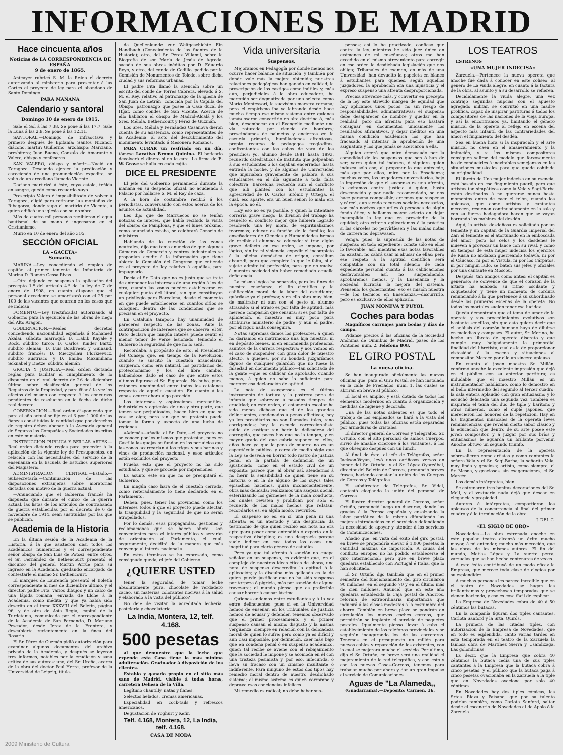INFORMACIONES DE MADRID
Hace cincuenta años
Noticias de LA CORRESPONDENCIA DE ESPAÑA
9 de enero de 1865.
Anteayer rubricó S. M. la Reina el decreto autorizando al ministerio para presentar á las Cortes el proyecto de ley para el abandono de Santo Domingo.
PARA MAÑANA
Calendario y santoral
Domingo 10 de enero de 1915.
Sale el Sol á las 7,38. Se pone á las 17,7. Sale la Luna á las 2,9. Se pone á las 12,11.
SANTORAL.—Domingo de infraoctava y primero después de Epifanía; Santos Nicanor, diácono, mártir; Guillermo, arzobispo; Marciano, presbítero; Juan Bueno, Gonzalo de Amarante y Valero, obispo y confesores.
SAN VALERO, obispo y mártir.—Nació en Zaragoza. Deseando ejercer la predicación y careciendo de una pronunciación expedita, se valió de un arcediano llamado Vicente.
Daciano martirizó á éste, cuya estola, teñida en sangre, quedó como recuerdo suyo.
Proscripto Valero é imposibilitado de volver á Zaragoza, eligió para retirarse las montañas de Ribagorza, donde supo el martirio de Vicente, á quien edificó una iglesia con su nombre.
Más de cuatro mil personas recibieron el agua bautismal de su mano é ingresaron en el Cristianismo.
Murió en 10 de enero del año 305.
SECCIÓN OFICIAL
LA «GACETA»
Sumario.
MARINA.—Ley concediendo el empleo de capitán al primer teniente de Infantería de Marina D. Ramón Gessa Rivas.
—Otra dejando en suspenso la aplicación del precepto 1.º del artículo 4.º de la ley de 7 de enero de 1908, en cuanto dispone que el personal excedente se amortizará con el 25 por 100 de las vacantes que ocurran en los casos que se indican.
FOMENTO.—Ley (rectificada) autorizando al Gobierno para la ejecución de las obras de riego del Alto Aragón.
GOBERNACION.—Reales decretos concediendo nacionalidad española á Mohamed Akalai, súbdito marroquí; D. Habib Kayale y Rock, súbdito turco; D. Carlos Kinder Bartz, súbdito alemán; D. Luis Boisliveau y Guinand, súbdito francés; D. Mieczyslau Florkiewicz, súbdito austriaco, y D. Emilio Maximiliano Scknabel y Dietze, súbdito alemán.
GRACIA Y JUSTICIA.—Real orden dictando reglas para facilitar el cumplimiento de lo dispuesto en el real decreto de 26 de diciembre último sobre clasificación general de los Registros de la Propiedad, y para fijar á la vez los efectos del mismo con respecto á los concursos pendientes de resolución en la fecha de dicho real decreto.
GOBERNACION.—Real orden disponiendo que para el año actual se fije en el 3 por 1.000 de las fianzas constituídas la cantidad que por derechos de registro deben abonar á la Asesoría general de Seguros las Compañías y Sociedades inscritas en este ministerio.
INSTRUCCION PUBLICA Y BELLAS ARTES.—Real orden dictando reglas para proceder á la aplicación de la vigente ley de Presupuestos, en relación con las necesidades del servicio de la enseñanza en la Escuela de Estudios Superiores del Magisterio.
ADMINISTRACION CENTRAL.—Estado.—Subsecretaría.—Continuación de las disposiciones extranjeras sobre moratorias dictadas con motivo de la guerra actual.
—Anunciando que el Gobierno francés ha dispuesto que durante el curso de la guerra actual, las listas de los artículos de contrabando de guerra establecidas por el decreto de 6 de noviembre de 1914, sean sustituídas por las que se publican.
Academia de la Historia
En la última sesión de la Academia de la Historia, á la que asistieron casi todos los académicos numerarios y el correspondiente señor obispo de San Luis de Potosí, entre otros, el Sr. Fernández de Béthencourt presentó el discurso del general Martín Arrúe para su ingreso en la Academia, quedando encargado de contestarle el mismo Sr. Béthencourt.
El marqués de Laurencín presentó el Boletín correspondiente al mes de diciembre último, y el director, padre Fita, varios dibujos y un calco de una lápida romana, enviada de Elche á la Academia, como inédita, y que ya había sido descrita en el tomo XXXVIII del Boletín, página 96, y de otra de Asta Regia, capital de la Turdetania, comunicada por el correspondiente de la Academia de San Fernando, D. Mariano Pescador, desde Jerez de la Frontera, y descubierta recientemente en la finca del Rosario.
El Sr. Pérez de Guzmán pidió autorización para examinar algunos documentos del archivo privado de la Academia, y después se leyeron tres informes, notables por la erudición y sana crítica de sus autores: uno, del Sr. Ureña, acerca de la obra del doctor Paul Herre, profesor de la Universidad de Leipzig, titula-
da Quellenkunde zur Weltgeschichte Ein Handbuch (Conocimiento de las fuentes de la Historia); otro, del Sr. Pérez Villamil, sobre la Biografía de sor María de Jesús de Agreda, sacada de sus obras inéditas por D. Eduardo Royo, y otro, del conde de Cedillo, pedido por la Comisión de Monumentos de Toledo, sobre dicha ciudad y sus reformas urbanas.
El padre Fita llamó la atención sobre un escrito del conde de Torres Cabrera, elevado á S. M. el Rey, relativo al patronazgo de la iglesia de San Juan de Letrán, conocida por la Capilla del Obispo, patronazgo que posee la Casa ducal de Híjar, como condes de San Vicente. Acerca de ello hablaron el obispo de Madrid-Alcalá y los Sres. Mélida, Béthencourt y Pérez de Guzmán.
Los Sres. Mélida y Fernández Casanova dieron cuenta de su asistencia, como representantes de la Academia, al acto del descubrimiento del monumento levantado á Mesonero Romanos.
PARA CURAR un resfriado en un día, tómese Laxativo Bromo Quinina. El boticario devolverá el dinero si no le cura. La firma de E. W. Grove se halla en cada cajita.
DICE EL PRESIDENTE
El jefe del Gobierno permaneció durante la mañana en su despacho oficial, no acudiendo á Palacio por hallarse S. M. el Rey de caza.
A la hora de costumbre recibió á los periodistas, conversando con éstos acerca de los asuntos de actualidad.
Les dijo que de Marruecos no se tenían noticias de interés, que había recibido la visita del obispo de Pamplona, y que el lunes próximo, como anunciado estaba, se celebrará Consejo de ministros.
Hablando de la cuestión de las zonas neutrales, dijo que tenía anuncios de que algunas Cámaras de Comercio y centros industriales se proponían acudir á la información que tiene abierta la Comisión del Congreso que entiende en el proyecto de ley relativo á aquéllas, para impugnarlo.
Decía el Sr. Dato que no es justo que se trate de anteponer los intereses de una región á los de otra, cuando las zonas pueden establecerse en cualquier punto del litoral, sin que constituyan un privilegio para Barcelona, desde el momento en que puede establecerse en cuantos sitios se coloquen, dentro de las condiciones que se precisan en el proyecto.
En Cataluña tampoco hay unanimidad de pareceres respecto de las zonas. Ante la contraposición de intereses que se observa, el Sr. Dato declara que ningún interés puede sentir el menor temor de verse lesionado, teniendo el Gobierno la seguridad de que no lo será.
Recordaba, á propósito de esto, el Presidente del Consejo que, en tiempo de la Revolución, cuando se suscitó la cuestión arancelaria, surgieron, como era natural, los partidarios del proteccionismo y los del libre cambio, habiéndose dado el caso de que entre estos últimos figurase el Sr. Figuerola. No hubo, pues, entonces unanimidad entre todos los catalanes respecto de aquella cuestión. En cuanto á las zonas, ocurre ahora algo parecido.
Los intereses y aspiraciones mercantiles, industriales y agrícolas de una y otra parte, que temen ser perjudicados, hacen bien en que su voz se oiga; pero sin que su protesta pueda tomar la forma y aspecto de una lucha de regiones.
«Además—añadía el Sr. Dato,—el proyecto no se conoce por los mismos que protestan, pues en Castilla las quejas se fundan en los perjuicios que las zonas acarrearían á los trigos y sus harinas y vinos de producción nacional, y esos artículos están excluídos del proyecto.
Prueba esto que el proyecto no ha sido estudiado, y que se procede por impresiones.
Es asunto este en que no se precipitará el Gobierno.
En ningún caso hará de él cuestión cerrada, como reiteradamente lo tiene declarado en el Parlamento.
Deben, pues, tener las provincias, como los intereses todos á que el proyecto puede afectar, la tranquilidad y la seguridad de que no serán atropellados.
Por lo demás, esas propagandas, gestiones y reclamaciones que se hacen ahora, son convenientes para el interés público y servirán de orientación al Parlamento, el cual, seguramente, decidirá de la manera que más convenga al interés nacional.»
En estos términos se ha expresado, como consignado queda, el jefe del Gobierno.
¿QUIERE USTED
tener la seguridad de tomar leche absolutamente pura, chocolate de verdadero cacao, sin materias colorantes nocivas á la salud y elaborado á la vista del público?
No deje de visitar la acreditada lechería, pastelería y chocolatería
La India, Montera, 12, telf. 4.168.
500 pesetas
al que demuestre que la leche que expende esta Casa tiene la más mínima adulteración. Graduador á disposición de los clientes.
Establo y ganado propio en el sitio más sano de Madrid, visible á todas horas, carretera Dehesa de la Villa.
Legítimo chantilly, natas y flanes.
Selectos helados, cremas americanas.
Especialidad en cock-tails y refrescos americanos.
Degustación de Yoghurt y Kefir.
Telf. 4.168, Montera, 12, La India, telf. 4.168.
CASA DE MODA
Vida universitaria
Suspensos.
Mejoramos en Pedagogía por donde menos nos ocurre hacer balance de situación, y también por donde vale más la mejora obtenida; nuestras relaciones pedagógicas han ganado en calidad; la proscripción de los castigos como inútiles y, más aún, perjudiciales á la obra educadora, ha merecido ser dogmatizada por una selecta como María Montessori, la suavísima maestra romana; pero el empirismo iba ya labrando desde hace mucho tiempo ese mismo sistema entre quienes jamás osaron convertirlo en alta doctrina ó, más bien, desembocar en el Evangelio mediante una vía roturada por ciencia de hombres; prescindamos de palmetas y encierros en la escuela primaria, humillaciones afrentosas, propio recurso de pedagogos trogloditas, confrontantes con los cabos de vara de los presidios; yo, alumno desde 1881 hasta 1893, recuerdo catedráticos de Instituto que golpeaban á sus estudiantes ó los dejaban encerrados hasta entrada la noche, y de algunos de Universidad que injuriaban gravemente de palabra á sus estudiantes en el día siguiente á toda falta colectiva; Barcelona recuerda aún el conflicto que allí planteó con los estudiantes la agresividad de D. Carlos Sitóniz y Ortega, el cual, eso aparte, era un buen señor; lo malo era la época, no él.
Hoy eso no es ya posible, y quien lo intentase correría grave riesgo; la división del trabajo ha resuelto el conflicto mejor que hubiera logrado resolverlo una ley moral de espiritualísimos teoremas; educar es función de la familia; los enseñadores de Ciencias y Humanidades hemos de recibir al alumno ya educado; si trae algún grave defecto en ese orden, se impone, por lógica, sin ira ni violencia, expedir el incompleto á la oficina doméstica de origen, consilium abeundi, para que complete lo que le falta, si el sujeto admite tal perfección; para que no vuelva á nuestra sociedad sin haber remediado aquella deficiencia.
La misma lógica ha separado, para los fines de nuestra enseñanza, el fin científico y la calificación moral de la labor del estudiante; guárdase ya el profesor, y en ello obra muy bien, de maltratar ni aun con el gesto al alumno atrasado; si el atraso es por falta de aptitud, más merece compasión que censura; si es por falta de aplicación, el maestro es muy poco para atribuirse ministerio de padre; y aun el padre, por el rigor, nada conseguirá.
Notas supremas damos los profesores, á quien no daríamos en matrimonio una hija nuestra, ni en depósito bienes, ni en encomienda profesional asuntos de la carrera respectiva; y nos vemos en el caso de suspender, con gran dolor de nuestro afecto, á quienes, por su bondad, juzgaríamos dignos de cualquier galardón que no fuese la falsedad en documento público—tan solicitada de la gente,—que es calificar de aprobado, cuando menos, á quien no sabe lo suficiente para merecer esa declaración de aptitud.
La nota de «suspenso» es el último instrumento de tortura y la postrera pena de infamia que sobrevive á pasados tiempos de crueldad; en este orden, el estamento escolar ha sido menos dichoso que el de los grandes delincuentes, condenados á penas aflictivas; hoy ya los presidiarios no son llamados tales, sino corrigendos; hoy la escuela correccionalista cuida de castigar sin herir la delicadeza del corregido, que pocos hay que no la tengan, y en mayor grado del que cabría suponer en ellos; años hace ya que la pena de muerte no es un espectáculo público, y cerca de medio siglo que la Ley se desvela en borrar todo rastro de justicia penal en la partida de defunción de un ajusticiado, como en el estado civil de un expósito; parece que, al obrar así, atendemos á no herir la sensibilidad de quien tiene en su historia ó en la de alguno de los suyos tales episodios; hacemos, quizá inconscientemente, obra más delicada; realizamos una asepsia social, esterilizando los gérmenes de la mala conducta, los cuales revisten y prolifican por sólo el recuerdo de los malos hechos que relatan; recordarlos es, en algún modo, revivirlos.
El suspenso no es, en sí, una pena ni una afrenta; es un atestado y una desgracia; da testimonio de que quien recibió esa nota no era apto para pasar como entendido ó experto en la respectiva disciplina; es una desgracia porque suele indicar en casi todos los casos una ineptitud para cierto género de estudios.
Pero ya que tal afrenta ó sanción no quepa señalar en un suspenso, es evidente que, en el complejo de nuestras ideas éticas de ahora, una nota de suspenso desacredita la aptitud ó la aplicación; y la disculpa más galleada es la de quien puede justificar que no ha sido suspenso por torpeza ó pigricia, más por sanción de alguna travesura; el mundo piensa que es preferible causar horror á causar lástima.
Quienes andamos entre estudiantes y á la vez entre delincuentes, pues si en la Universidad hemos de enseñar, en los Tribunales de Justicia hemos de acusar y defender, tenemos observado que el primer procesamiento y el primer suspenso causan el mismo disgusto y la misma vergüenza, siempre en relación con la delicadeza moral de quien lo sufre; pero como ya es difícil y aun casi imposible, por definición, caer más bajo que en condena penal ó en suspenso académico, quien tal recibe se aviene con el rebajamiento que la sociedad le impone y se acomoda en él con una tristeza pesimista y, por eso, infecunda, ó lleva su fracaso con un cinismo insultante ó indiferente. Para ninguno de estos dos tipos hay remedio moral dentro de nuestro desdichado sistema; el mismo sistema es quien corrompe y deprava esas conciencias infelices.
Mi remedio es radical; no debe haber sus-
pensos; así lo he practicado, confieso que contra la ley, mientras he sido juez único en exámenes de mi enseñanza; otros me han excedido en el mismo atrevimiento para corregir en ese orden la desdichada legislación que nos obliga; Tribunales de examen, en más de una Universidad, han devuelto la papeleta en blanco á estudiantes para quienes, según aquellos juzgadores, la aprobación era una injusticia y el expreso suspenso una afrenta desproporcionada.
Precisa atreverse más, y convertir en precepto de la ley este atrevido margen de equidad que hoy aplicamos unos pocos, no sin riesgo de responsabilidades administrativas; el suspenso debe desaparecer de nombre y quedar en la realidad, pero sin afrenta; para eso bastará consignar en documentos únicamente los resultados afirmativos, y dejar inéditos en una misma condición académica los que han fracasado al intentar la aprobación de una asignatura y los que jamás se acercaron á ella.
Alguien creerá que miro demasiado por la comodidad de los suspensos que son ó han de ser; yerra quien tal induzca, ó siquiera quien induzca sólo eso; al proponer lo que antecede, más que por ellos, miro por la Enseñanza; muchas veces, los juzgadores universitarios, bajo la impresión de que el suspenso es una afrenta, lo evitamos contra justicia á quien, hasta desconocido y por nadie recomendado, se nos hace persona compasible; creemos que suspenso y cárcel, aun siendo recursos sociales necesarios, son más nocivos que útiles á personas de algún fondo ético; y hallamos mayor acierto en dejar incumplida la ley que en prescindir de la equidad; otro criterio aplicaríamos á la práctica si las cárceles no pervirtiesen y las malas notas de carrera no depravasen.
Venga, pues, la supresión de las notas de suspenso en todo expediente; conste sólo en ellos lo favorable; así, mientras esas notas favorables no existan, no cabrá usar ni abusar de ellas; pero ese respeto á la aptitud científica será compatible con un total silencio de cada expediente personal cuanto á las calificaciones desfavorables; así, no suspendiendo, aprobaremos menos, y la Enseñanza y la sociedad lucrarán la mejora del sistema. Piénsenlo los gobernantes; eso es misión nuestra—de los técnicos en Enseñanza,—discurrirlo, pero es exclusivo de ellos aplicarlo.
JUAN MONEVA Y PUYOL
Coches para bodas
Magníficos carruajes para bodas y días de campo.
Pídanse precios á las oficinas de la Sociedad Anónima de Omnibus de Madrid, paseo de los Pontones, núm. 2. Teléfono 808.
EL GIRO POSTAL
La nueva oficina.
Se han inaugurado oficialmente las nuevas oficinas que, para el Giro Postal, se han instalado en la calle de Preciados, núm. 1, las cuales se abrirán en breve al público.
El local es amplio, y está dotado de todos los elementos modernos en cuanto á organización y medidas de higiene y decorado.
Una de las notas salientes es que todo el trabajo de los empleados se hará á la vista del público, pues todas las oficinas están separadas por armaduras de cristales.
El director general de Correos y Telégrafos, Sr. Ortuño, con el alto personal de ambos Cuerpos, sirvió de amable cicerone á los visitantes, á los que obsequió después con un lunch.
Al final de éste, el jefe de Telégrafos, señor Jackson-Veyán, leyó unos cariñosos versos en honor del Sr. Ortuño, y el Sr. López Oyarzábal, director del Boletín de Correos, pronunció breves frases, haciendo constar la unión de los Cuerpos de Correos y Telégrafos.
El subdirector de Telégrafos, Sr. Vidal, contestó elogiando la unión del personal de Correos.
El ilustre director general de Correos, señor Ortuño, pronunció luego un discurso, dando las gracias á la Prensa española y ensalzando la labor patriótica de la misma difundiendo las mejoras introducidas en el servicio y defendiendo la necesidad de apoyar y atender á los servicios de Comunicaciones.
Añadió que, en vista del éxito del giro postal, en breve se propondría elevar á 1.000 pesetas la cantidad máxima de imposición. A causa del conflicto europeo no ha podido establecerse el giro internacional; pero que en breve plazo quedaría establecido con Portugal é Italia, que lo han solicitado.
El Sr. Ortuño dijo también que en el primer semestre del funcionamiento del giro circularon 90 millones, en el segundo 70 y en el último más de cien millones. Anunció que en este año quedaría establecida la Caja postal de Ahorros, reforma de extraordinaria importancia que inducirá á las clases modestas á la costumbre del ahorro. También en breve plazo se pondrán en circulación los nuevos coches correos, que permitirán se implante el servicio de paquetes postales. Igualmente piensa llevar á cabo el establecimiento de los teléfonos provinciales y se seguirán inaugurando los de las carreteras. Tenemos en el presupuesto un millón para nuevos cables y reparación de los existentes, con lo cual se mejorará mucho el servicio. Por último, dijo el Sr. Ortuño, en breve será una realidad el mejoramiento de la red telegráfica, y con esto y con las nuevas Casas-Correos, tenemos para trabajar mucho por ahora y dar un gran impulso al servicio de Comunicaciones.
Aguas de "La Alameda,,
(Guadarrama).—Depósito: Carmen, 36.
LOS TEATROS
ESTRENOS
«UNA MUJER INDECISA»
Zarzuela.—Pertenece la nueva opereta que anoche fué dada á conocer en este coliseo, al género de La viuda alegre, en cuanto á la factura de la obra, al asunto y á su desarrollo se refieren.
Decididamente la viuda alegre, una vez contrajo segundas nupcias con el apuesto agregado militar, se convirtió en una madre prolífica, capaz de inspirar partituras á todos los compositores de las naciones de la vieja Europa, y así la encontramos ya, limitando el género musical de la opereta al reflejo en escena del aspecto más infantil de las contrariedades del amor: el fingimiento del desdén.
Sea en buena hora si la inspiración y el arte musical no caen en el amaneramiento y la imitación, y si los mismos compositores consiguen salirse del modelo que forzosamente ha de conducirles á inevitables semejanzas en las situaciones musicales para que quede cohibida su originalidad.
El libreto de Una mujer indecisa en su esencia, está basado en ese fingimiento pueril; pero que artistas tan simpáticos como la Vela y Sagi-Barba están destinados á no quererse nunca hasta momentos antes de caer el telón, cuando los aplausos, que como artistas y cantantes merecen, resuenan continuadamente en la sala y con su fuerza hadagadora hacen que se vayan borrando los mohines del desdén.
Aquí, la artista desdeñosa es solicitada por un teniente y un capitán de la Guardia Imperial del Zar; el teniente es el atortunado en la emboscada del amor; pero los celos y los desdenes le mueven á provocar un lance con su rival, y como en tiempos de esta mujer indecisa los ejércitos de Rusia no andaban guerreando todavía, ni por el Cáucaso, ni por el Vístula, ni por los Cárpatos, ni por ningún lado, se baten sus jefes y oficiales por una cantante en Moscou.
Después, tan amigos como antes; el capitán es generoso; se convence de que el corazón de la artista ha acabado su ritmo oscilante y coqueteador, y tiene un momento de cordura renunciando á lo que pertenece á su subordinado desde las primeras escenas de la opereta. No todos los mortales suelen tener esa lucidez.
Queda demostrado que el tema de amor de la opereta y sus procedimientos evolutivos son bastante sencillos, sin que esto quiera decir que el análisis del corazón humano haya de diluirse en melodías y compases. El autor, Sr. Merino, ha hecho un libreto de opereta discreto y que cumple muy holgadamente la primordial finalidad del libretista, cual es la de proporcionar vistosidad á la escena y situaciones al compositor. Merece por ello un sincero aplauso.
En cuanto al joven maestro Sr. Millán, confirmó anoche la excelente impresión que dejó en el público con su anterior partitura; es indudable que el maestro Millán es un instrumentador habilísimo, como lo demostró en el bello intermedio del segundo al tercer cuadro; la sala entera aplaudió con gran entusiasmo y lo escuchó deleitada una segunda vez. También es inspirado el tema del dúo de tiple y barítono y otros números, como el cuplé japonés, que merecieron los honores de la repetición. Hay en los fragmentos musicales de la opereta leves reminiscencias que revelan cierto sabor clásico y la educación que dentro de su arte posee este joven compositor, y á juzgar por sus bríos y entusiasmos le aguarda un brillante porvenir. Anoche obtuvo un segundo triunfo.
En la representación de la opereta sobresalieron como artistas y como cantantes la señora Vela y el Sr. Sagi-Barba; la señorita Vela, muy linda y graciosa; artista, como siempre, el Sr. Mesna, y graciosos, sin exageraciones, el Sr. Marcén.
Los demás intérpretes, bien.
Se estrenaron tres bonitas decoraciones del Sr. Moll, y el vestuario nada dejó que desear en elegancia y propiedad.
Autores é intérpretes, compartieron los aplausos de la concurrencia al final del primer cuadro y á la terminación de la obra.
J. DEL C.
«EL SIGLO DE ORO»
Novedades.—La obra estrenada anoche en este popular teatro alcanzó un éxito mucho mayor, á mi entender, mucho más merecido, que las obras de los mismos autores. El fin del mundo, Matías López y La suerte perra, zarzuelas que se han hecho centenares de veces.
A este éxito contribuyó de un modo eficaz la Empresa, que merece toda clase de elogios por su esplendidez.
A muchas personas les parece increíble que en el teatro de Novedades se hagan las brillantísimas y provechosas temporadas que se vienen haciendo, y eso es cosa fácil de explicar.
La Empresa de Novedades cobra de 40 á 50 céntimos las butacas.
En la compañía figuran dos tiples cantantes, Carlota Sanford y la Srta. Quirós.
La primera de las citadas tiples, con autorización de la Empresa de Novedades, que en todo es espléndida, cantó varias tardes en esta temporada en el teatro de la Zarzuela la famosa obra de Martínez Sierra y Usandizaga, Las golondrinas.
Es decir, que la Empresa que cobra 40 céntimos la butaca cedía una de sus tiples cantantes á la Empresa que la butaca cobra á cinco pesetas, y el público que la butaca paga á cinco pesetas ovacionaba en la Zarzuela á la tiple que en Novedades ovaciona por solo 40 céntimos.
En Novedades hay dos tiples cómicas, las Srtas. Riaza y Paisano, que por su talento podrían también, como Carlota Sanford, saltar desde el escenario de Novedades al de Apolo ó la Zarzuela.
2009 Ministerio de Cultura